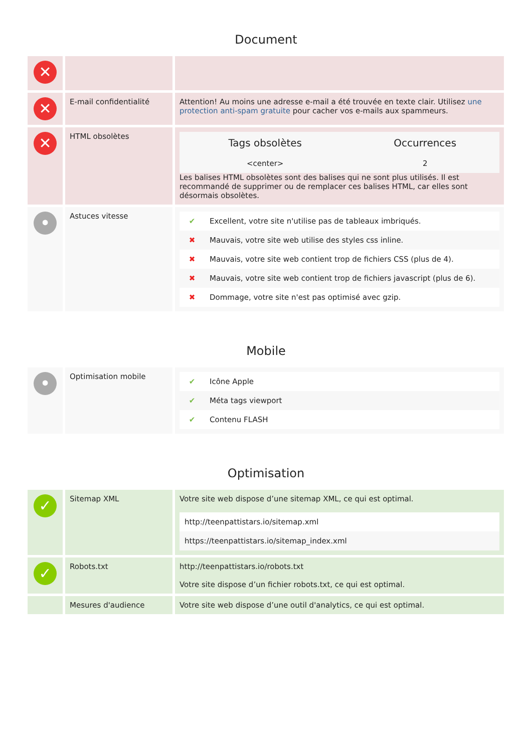Document
| ✕ | | |
| ✕ | E-mail confidentialité | Attention! Au moins une adresse e-mail a été trouvée en texte clair. Utilisez une protection anti-spam gratuite pour cacher vos e-mails aux spammeurs. |
| ✕ | HTML obsolètes | / Tags obsolètes / Occurrences / / --- / --- / / <center> / 2 / Les balises HTML obsolètes sont des balises qui ne sont plus utilisés. Il est recommandé de supprimer ou de remplacer ces balises HTML, car elles sont désormais obsolètes. |
| • | Astuces vitesse | / ✔ / Excellent, votre site n'utilise pas de tableaux imbriqués. / / ✖ / Mauvais, votre site web utilise des styles css inline. / / ✖ / Mauvais, votre site web contient trop de fichiers CSS (plus de 4). / / ✖ / Mauvais, votre site web contient trop de fichiers javascript (plus de 6). / / ✖ / Dommage, votre site n'est pas optimisé avec gzip. / |
Mobile
| • | Optimisation mobile | / ✔ / Icône Apple / / ✔ / Méta tags viewport / / ✔ / Contenu FLASH / |
Optimisation
| ✓ | Sitemap XML | Votre site web dispose d’une sitemap XML, ce qui est optimal. / http://teenpattistars.io/sitemap.xml / / https://teenpattistars.io/sitemap_index.xml / |
| ✓ | Robots.txt | http://teenpattistars.io/robots.txt Votre site dispose d’un fichier robots.txt, ce qui est optimal. |
| | Mesures d'audience | Votre site web dispose d’une outil d'analytics, ce qui est optimal. |